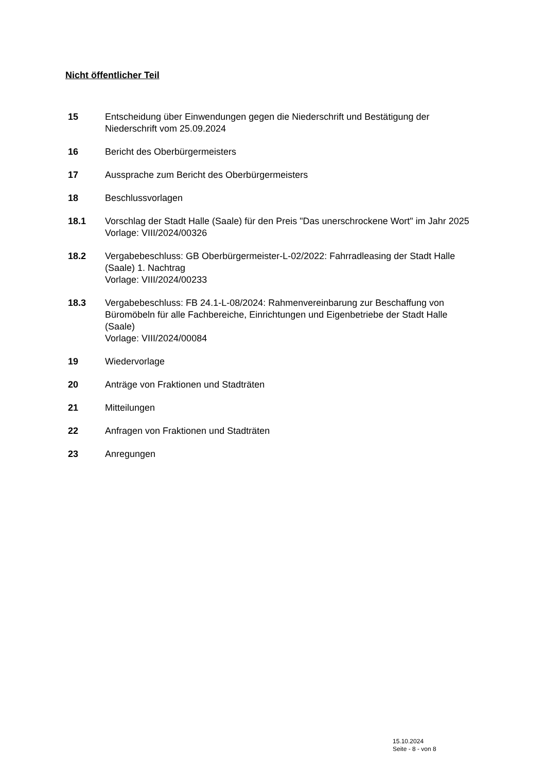Nicht öffentlicher Teil
15 Entscheidung über Einwendungen gegen die Niederschrift und Bestätigung der Niederschrift vom 25.09.2024
16 Bericht des Oberbürgermeisters
17 Aussprache zum Bericht des Oberbürgermeisters
18 Beschlussvorlagen
18.1 Vorschlag der Stadt Halle (Saale) für den Preis "Das unerschrockene Wort" im Jahr 2025
Vorlage: VIII/2024/00326
18.2 Vergabebeschluss: GB Oberbürgermeister-L-02/2022: Fahrradleasing der Stadt Halle (Saale) 1. Nachtrag
Vorlage: VIII/2024/00233
18.3 Vergabebeschluss: FB 24.1-L-08/2024: Rahmenvereinbarung zur Beschaffung von Büromöbeln für alle Fachbereiche, Einrichtungen und Eigenbetriebe der Stadt Halle (Saale)
Vorlage: VIII/2024/00084
19 Wiedervorlage
20 Anträge von Fraktionen und Stadträten
21 Mitteilungen
22 Anfragen von Fraktionen und Stadträten
23 Anregungen
15.10.2024
Seite - 8 - von 8